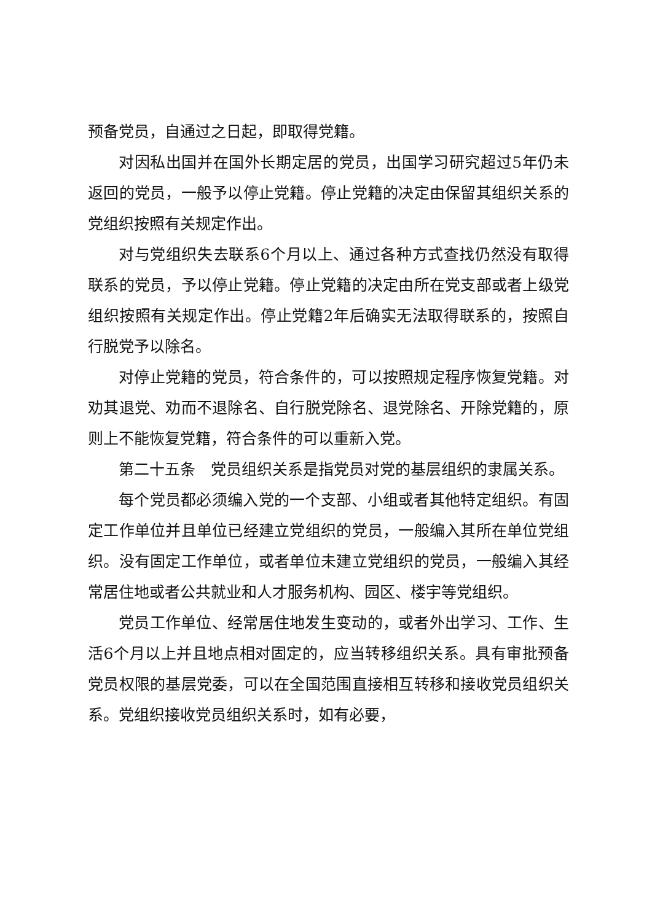预备党员，自通过之日起，即取得党籍。
对因私出国并在国外长期定居的党员，出国学习研究超过5年仍未返回的党员，一般予以停止党籍。停止党籍的决定由保留其组织关系的党组织按照有关规定作出。
对与党组织失去联系6个月以上、通过各种方式查找仍然没有取得联系的党员，予以停止党籍。停止党籍的决定由所在党支部或者上级党组织按照有关规定作出。停止党籍2年后确实无法取得联系的，按照自行脱党予以除名。
对停止党籍的党员，符合条件的，可以按照规定程序恢复党籍。对劝其退党、劝而不退除名、自行脱党除名、退党除名、开除党籍的，原则上不能恢复党籍，符合条件的可以重新入党。
第二十五条　党员组织关系是指党员对党的基层组织的隶属关系。
每个党员都必须编入党的一个支部、小组或者其他特定组织。有固定工作单位并且单位已经建立党组织的党员，一般编入其所在单位党组织。没有固定工作单位，或者单位未建立党组织的党员，一般编入其经常居住地或者公共就业和人才服务机构、园区、楼宇等党组织。
党员工作单位、经常居住地发生变动的，或者外出学习、工作、生活6个月以上并且地点相对固定的，应当转移组织关系。具有审批预备党员权限的基层党委，可以在全国范围直接相互转移和接收党员组织关系。党组织接收党员组织关系时，如有必要，